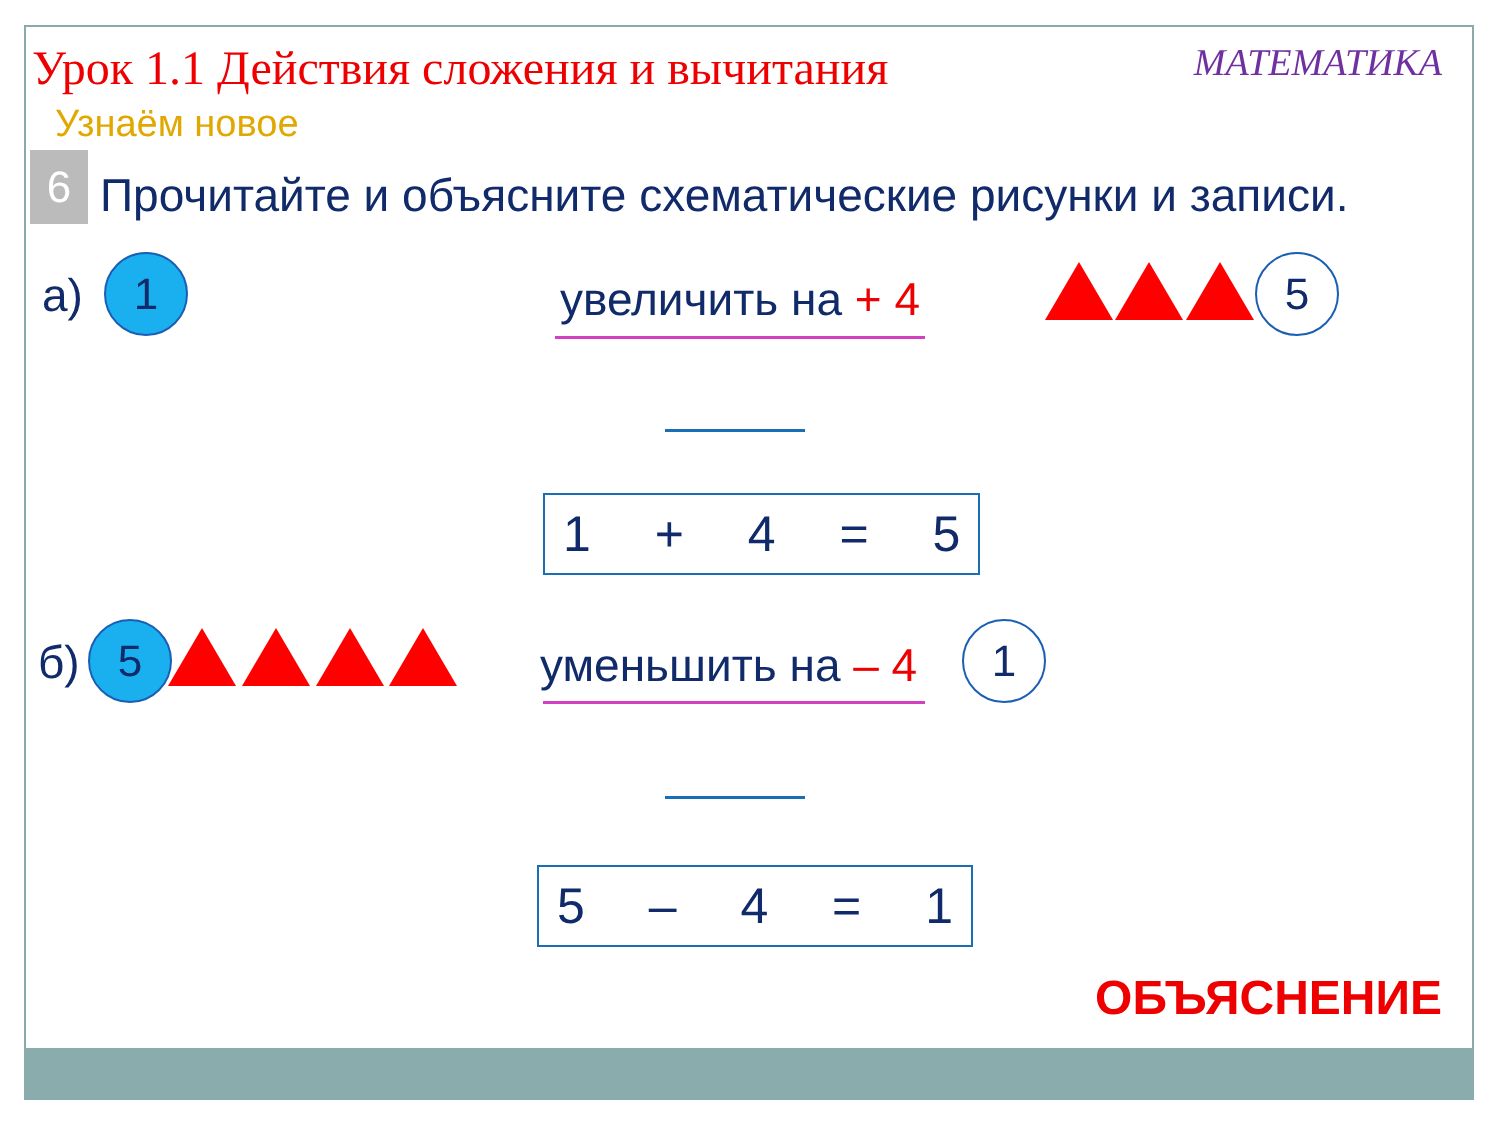Урок 1.1 Действия сложения и вычитания
МАТЕМАТИКА
Узнаём новое
6
Прочитайте и объясните схематические рисунки и записи.
а) 1 увеличить на + 4 5
1 + 4 = 5
б) 5 уменьшить на – 4 1
5 – 4 = 1
ОБЪЯСНЕНИЕ